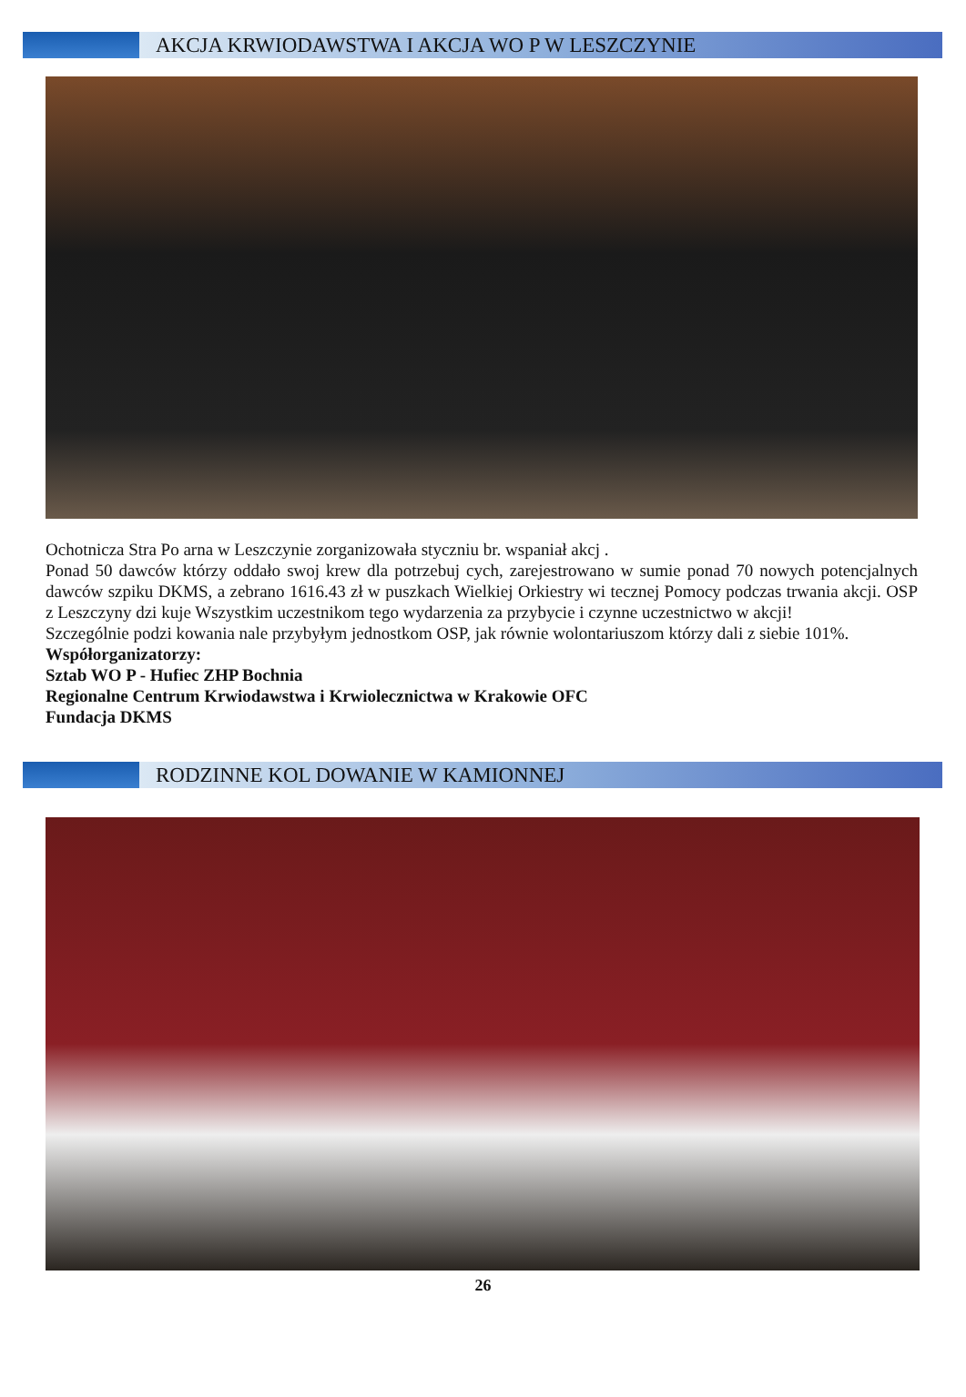AKCJA KRWIODAWSTWA I AKCJA WO P W LESZCZYNIE
Ochotnicza Stra Po arna w Leszczynie zorganizowała styczniu br. wspaniał akcj .
Ponad 50 dawców którzy oddało swoj krew dla potrzebuj cych, zarejestrowano w sumie ponad 70 nowych potencjalnych dawców szpiku DKMS, a zebrano 1616.43 zł w puszkach Wielkiej Orkiestry wi tecznej Pomocy podczas trwania akcji. OSP z Leszczyny dzi kuje Wszystkim uczestnikom tego wydarzenia za przybycie i czynne uczestnictwo w akcji!
Szczególnie podzi kowania nale przybyłym jednostkom OSP, jak równie wolontariuszom którzy dali z siebie 101%.
Współorganizatorzy:
Sztab WO P - Hufiec ZHP Bochnia
Regionalne Centrum Krwiodawstwa i Krwiolecznictwa w Krakowie OFC
Fundacja DKMS
RODZINNE KOL DOWANIE W KAMIONNEJ
26